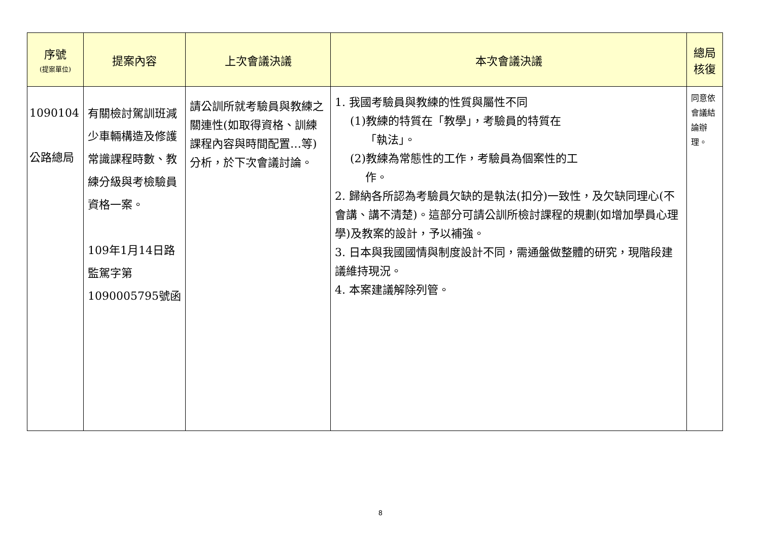| 序號 (提案單位) | 提案內容 | 上次會議決議 | 本次會議決議 | 總局 核復 |
| --- | --- | --- | --- | --- |
| 1090104 公路總局 | 有關檢討駕訓班減少車輛構造及修護常識課程時數、教練分級與考檢驗員資格一案。 109年1月14日路監駕字第1090005795號函 | 請公訓所就考驗員與教練之關連性(如取得資格、訓練課程內容與時間配置…等)分析，於下次會議討論。 | 1. 我國考驗員與教練的性質與屬性不同 (1)教練的特質在「教學」，考驗員的特質在 「執法」。 (2)教練為常態性的工作，考驗員為個案性的工 作。 2. 歸納各所認為考驗員欠缺的是執法(扣分)一致性，及欠缺同理心(不會講、講不清楚)。這部分可請公訓所檢討課程的規劃(如增加學員心理學)及教案的設計，予以補強。 3. 日本與我國國情與制度設計不同，需通盤做整體的研究，現階段建議維持現況。 4. 本案建議解除列管。 | 同意依會議結論辦理。 |
8